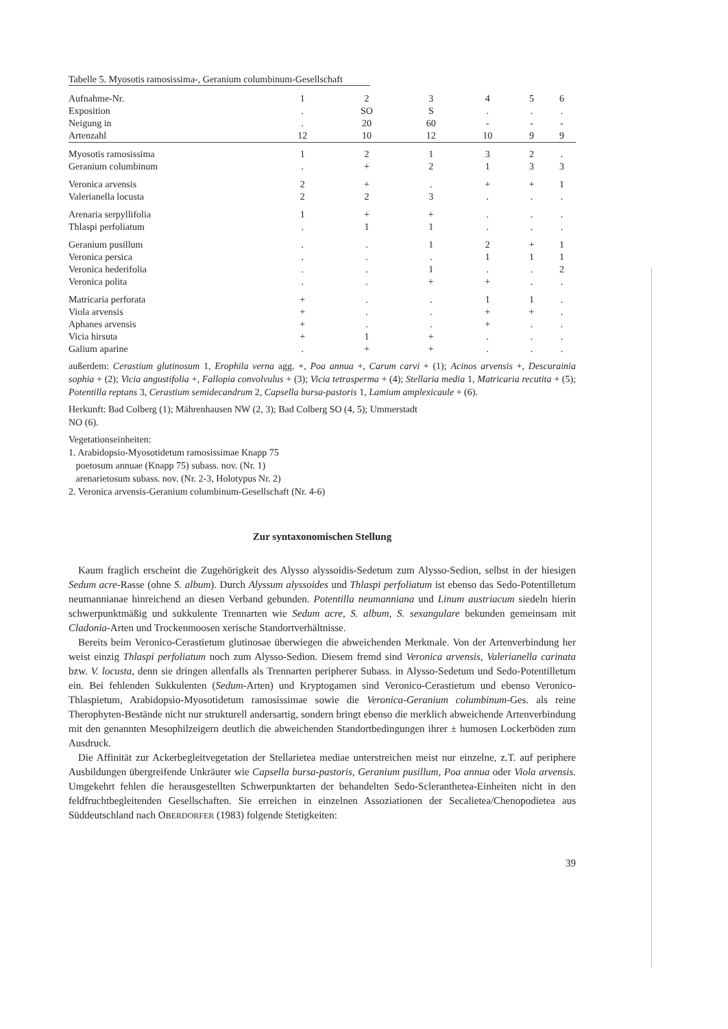Tabelle 5. Myosotis ramosissima-, Geranium columbinum-Gesellschaft
| Aufnahme-Nr. | 1 | 2 | 3 | 4 | 5 | 6 |
| --- | --- | --- | --- | --- | --- | --- |
| Exposition | . | SO | S | . | . | . |
| Neigung in | . | 20 | 60 | - | - | - |
| Artenzahl | 12 | 10 | 12 | 10 | 9 | 9 |
| Myosotis ramosissima | 1 | 2 | 1 | 3 | 2 | . |
| Geranium columbinum | . | + | 2 | 1 | 3 | 3 |
| Veronica arvensis | 2 | + | . | + | + | 1 |
| Valerianella locusta | 2 | 2 | 3 | . | . | . |
| Arenaria serpyllifolia | 1 | + | + | . | . | . |
| Thlaspi perfoliatum | . | 1 | 1 | . | . | . |
| Geranium pusillum | . | . | 1 | 2 | + | 1 |
| Veronica persica | . | . | . | 1 | 1 | 1 |
| Veronica hederifolia | . | . | 1 | . | . | 2 |
| Veronica polita | . | . | + | + | . | . |
| Matricaria perforata | + | . | . | 1 | 1 | . |
| Viola arvensis | + | . | . | + | + | . |
| Aphanes arvensis | + | . | . | + | . | . |
| Vicia hirsuta | + | 1 | + | . | . | . |
| Galium aparine | . | + | + | . | . | . |
außerdem: Cerastium glutinosum 1, Erophila verna agg. +, Poa annua +, Carum carvi + (1); Acinos arvensis +, Descurainia sophia + (2); Vicia angustifolia +, Fallopia convolvulus + (3); Vicia tetrasperma + (4); Stellaria media 1, Matricaria recutita + (5); Potentilla reptans 3, Cerastium semidecandrum 2, Capsella bursa-pastoris 1, Lamium amplexicaule + (6).
Herkunft: Bad Colberg (1); Mährenhausen NW (2, 3); Bad Colberg SO (4, 5); Ummerstadt
NO (6).
Vegetationseinheiten:
1. Arabidopsio-Myosotidetum ramosissimae Knapp 75
poetosum annuae (Knapp 75) subass. nov. (Nr. 1)
arenarietosum subass. nov. (Nr. 2-3, Holotypus Nr. 2)
2. Veronica arvensis-Geranium columbinum-Gesellschaft (Nr. 4-6)
Zur syntaxonomischen Stellung
Kaum fraglich erscheint die Zugehörigkeit des Alysso alyssoidis-Sedetum zum Alysso-Sedion, selbst in der hiesigen Sedum acre-Rasse (ohne S. album). Durch Alyssum alyssoides und Thlaspi perfoliatum ist ebenso das Sedo-Potentilletum neumannianae hinreichend an diesen Verband gebunden. Potentilla neumanniana und Linum austriacum siedeln hierin schwerpunktmäßig und sukkulente Trennarten wie Sedum acre, S. album, S. sexangulare bekunden gemeinsam mit Cladonia-Arten und Trockenmoosen xerische Standortverhältnisse.
Bereits beim Veronico-Cerastietum glutinosae überwiegen die abweichenden Merkmale. Von der Artenverbindung her weist einzig Thlaspi perfoliatum noch zum Alysso-Sedion. Diesem fremd sind Veronica arvensis, Valerianella carinata bzw. V. locusta, denn sie dringen allenfalls als Trennarten peripherer Subass. in Alysso-Sedetum und Sedo-Potentilletum ein. Bei fehlenden Sukkulenten (Sedum-Arten) und Kryptogamen sind Veronico-Cerastietum und ebenso Veronico-Thlaspietum, Arabidopsio-Myosotidetum ramosissimae sowie die Veronica-Geranium columbinum-Ges. als reine Therophyten-Bestände nicht nur strukturell andersartig, sondern bringt ebenso die merklich abweichende Artenverbindung mit den genannten Mesophilzeigern deutlich die abweichenden Standortbedingungen ihrer ± humosen Lockerböden zum Ausdruck.
Die Affinität zur Ackerbegleitvegetation der Stellarietea mediae unterstreichen meist nur einzelne, z.T. auf periphere Ausbildungen übergreifende Unkräuter wie Capsella bursa-pastoris, Geranium pusillum, Poa annua oder Viola arvensis. Umgekehrt fehlen die herausgestellten Schwerpunktarten der behandelten Sedo-Scleranthetea-Einheiten nicht in den feldfruchtbegleitenden Gesellschaften. Sie erreichen in einzelnen Assoziationen der Secalietea/Chenopodietea aus Süddeutschland nach OBERDORFER (1983) folgende Stetigkeiten:
39